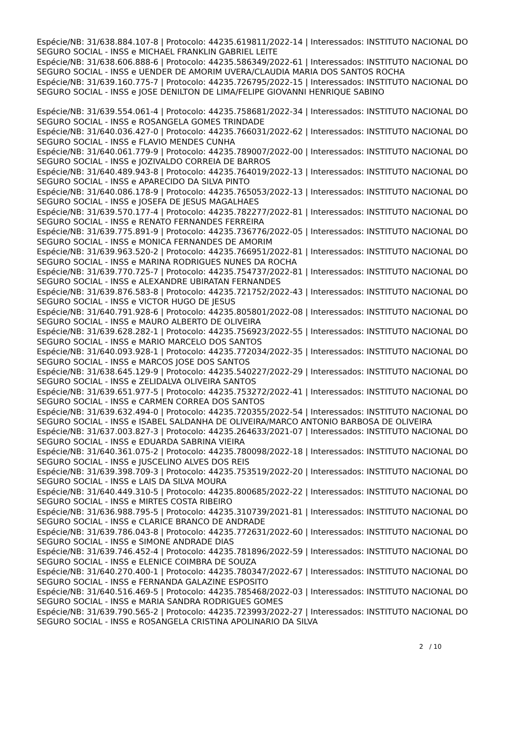Espécie/NB: 31/638.884.107-8 | Protocolo: 44235.619811/2022-14 | Interessados: INSTITUTO NACIONAL DO SEGURO SOCIAL - INSS e MICHAEL FRANKLIN GABRIEL LEITE
Espécie/NB: 31/638.606.888-6 | Protocolo: 44235.586349/2022-61 | Interessados: INSTITUTO NACIONAL DO SEGURO SOCIAL - INSS e UENDER DE AMORIM UVERA/CLAUDIA MARIA DOS SANTOS ROCHA
Espécie/NB: 31/639.160.775-7 | Protocolo: 44235.726795/2022-15 | Interessados: INSTITUTO NACIONAL DO SEGURO SOCIAL - INSS e JOSE DENILTON DE LIMA/FELIPE GIOVANNI HENRIQUE SABINO
Espécie/NB: 31/639.554.061-4 | Protocolo: 44235.758681/2022-34 | Interessados: INSTITUTO NACIONAL DO SEGURO SOCIAL - INSS e ROSANGELA GOMES TRINDADE
Espécie/NB: 31/640.036.427-0 | Protocolo: 44235.766031/2022-62 | Interessados: INSTITUTO NACIONAL DO SEGURO SOCIAL - INSS e FLAVIO MENDES CUNHA
Espécie/NB: 31/640.061.779-9 | Protocolo: 44235.789007/2022-00 | Interessados: INSTITUTO NACIONAL DO SEGURO SOCIAL - INSS e JOZIVALDO CORREIA DE BARROS
Espécie/NB: 31/640.489.943-8 | Protocolo: 44235.764019/2022-13 | Interessados: INSTITUTO NACIONAL DO SEGURO SOCIAL - INSS e APARECIDO DA SILVA PINTO
Espécie/NB: 31/640.086.178-9 | Protocolo: 44235.765053/2022-13 | Interessados: INSTITUTO NACIONAL DO SEGURO SOCIAL - INSS e JOSEFA DE JESUS MAGALHAES
Espécie/NB: 31/639.570.177-4 | Protocolo: 44235.782277/2022-81 | Interessados: INSTITUTO NACIONAL DO SEGURO SOCIAL - INSS e RENATO FERNANDES FERREIRA
Espécie/NB: 31/639.775.891-9 | Protocolo: 44235.736776/2022-05 | Interessados: INSTITUTO NACIONAL DO SEGURO SOCIAL - INSS e MONICA FERNANDES DE AMORIM
Espécie/NB: 31/639.963.520-2 | Protocolo: 44235.766951/2022-81 | Interessados: INSTITUTO NACIONAL DO SEGURO SOCIAL - INSS e MARINA RODRIGUES NUNES DA ROCHA
Espécie/NB: 31/639.770.725-7 | Protocolo: 44235.754737/2022-81 | Interessados: INSTITUTO NACIONAL DO SEGURO SOCIAL - INSS e ALEXANDRE UBIRATAN FERNANDES
Espécie/NB: 31/639.876.583-8 | Protocolo: 44235.721752/2022-43 | Interessados: INSTITUTO NACIONAL DO SEGURO SOCIAL - INSS e VICTOR HUGO DE JESUS
Espécie/NB: 31/640.791.928-6 | Protocolo: 44235.805801/2022-08 | Interessados: INSTITUTO NACIONAL DO SEGURO SOCIAL - INSS e MAURO ALBERTO DE OLIVEIRA
Espécie/NB: 31/639.628.282-1 | Protocolo: 44235.756923/2022-55 | Interessados: INSTITUTO NACIONAL DO SEGURO SOCIAL - INSS e MARIO MARCELO DOS SANTOS
Espécie/NB: 31/640.093.928-1 | Protocolo: 44235.772034/2022-35 | Interessados: INSTITUTO NACIONAL DO SEGURO SOCIAL - INSS e MARCOS JOSE DOS SANTOS
Espécie/NB: 31/638.645.129-9 | Protocolo: 44235.540227/2022-29 | Interessados: INSTITUTO NACIONAL DO SEGURO SOCIAL - INSS e ZELIDALVA OLIVEIRA SANTOS
Espécie/NB: 31/639.651.977-5 | Protocolo: 44235.753272/2022-41 | Interessados: INSTITUTO NACIONAL DO SEGURO SOCIAL - INSS e CARMEN CORREA DOS SANTOS
Espécie/NB: 31/639.632.494-0 | Protocolo: 44235.720355/2022-54 | Interessados: INSTITUTO NACIONAL DO SEGURO SOCIAL - INSS e ISABEL SALDANHA DE OLIVEIRA/MARCO ANTONIO BARBOSA DE OLIVEIRA
Espécie/NB: 31/637.003.827-3 | Protocolo: 44235.264633/2021-07 | Interessados: INSTITUTO NACIONAL DO SEGURO SOCIAL - INSS e EDUARDA SABRINA VIEIRA
Espécie/NB: 31/640.361.075-2 | Protocolo: 44235.780098/2022-18 | Interessados: INSTITUTO NACIONAL DO SEGURO SOCIAL - INSS e JUSCELINO ALVES DOS REIS
Espécie/NB: 31/639.398.709-3 | Protocolo: 44235.753519/2022-20 | Interessados: INSTITUTO NACIONAL DO SEGURO SOCIAL - INSS e LAIS DA SILVA MOURA
Espécie/NB: 31/640.449.310-5 | Protocolo: 44235.800685/2022-22 | Interessados: INSTITUTO NACIONAL DO SEGURO SOCIAL - INSS e MIRTES COSTA RIBEIRO
Espécie/NB: 31/636.988.795-5 | Protocolo: 44235.310739/2021-81 | Interessados: INSTITUTO NACIONAL DO SEGURO SOCIAL - INSS e CLARICE BRANCO DE ANDRADE
Espécie/NB: 31/639.786.043-8 | Protocolo: 44235.772631/2022-60 | Interessados: INSTITUTO NACIONAL DO SEGURO SOCIAL - INSS e SIMONE ANDRADE DIAS
Espécie/NB: 31/639.746.452-4 | Protocolo: 44235.781896/2022-59 | Interessados: INSTITUTO NACIONAL DO SEGURO SOCIAL - INSS e ELENICE COIMBRA DE SOUZA
Espécie/NB: 31/640.270.400-1 | Protocolo: 44235.780347/2022-67 | Interessados: INSTITUTO NACIONAL DO SEGURO SOCIAL - INSS e FERNANDA GALAZINE ESPOSITO
Espécie/NB: 31/640.516.469-5 | Protocolo: 44235.785468/2022-03 | Interessados: INSTITUTO NACIONAL DO SEGURO SOCIAL - INSS e MARIA SANDRA RODRIGUES GOMES
Espécie/NB: 31/639.790.565-2 | Protocolo: 44235.723993/2022-27 | Interessados: INSTITUTO NACIONAL DO SEGURO SOCIAL - INSS e ROSANGELA CRISTINA APOLINARIO DA SILVA
2 / 10